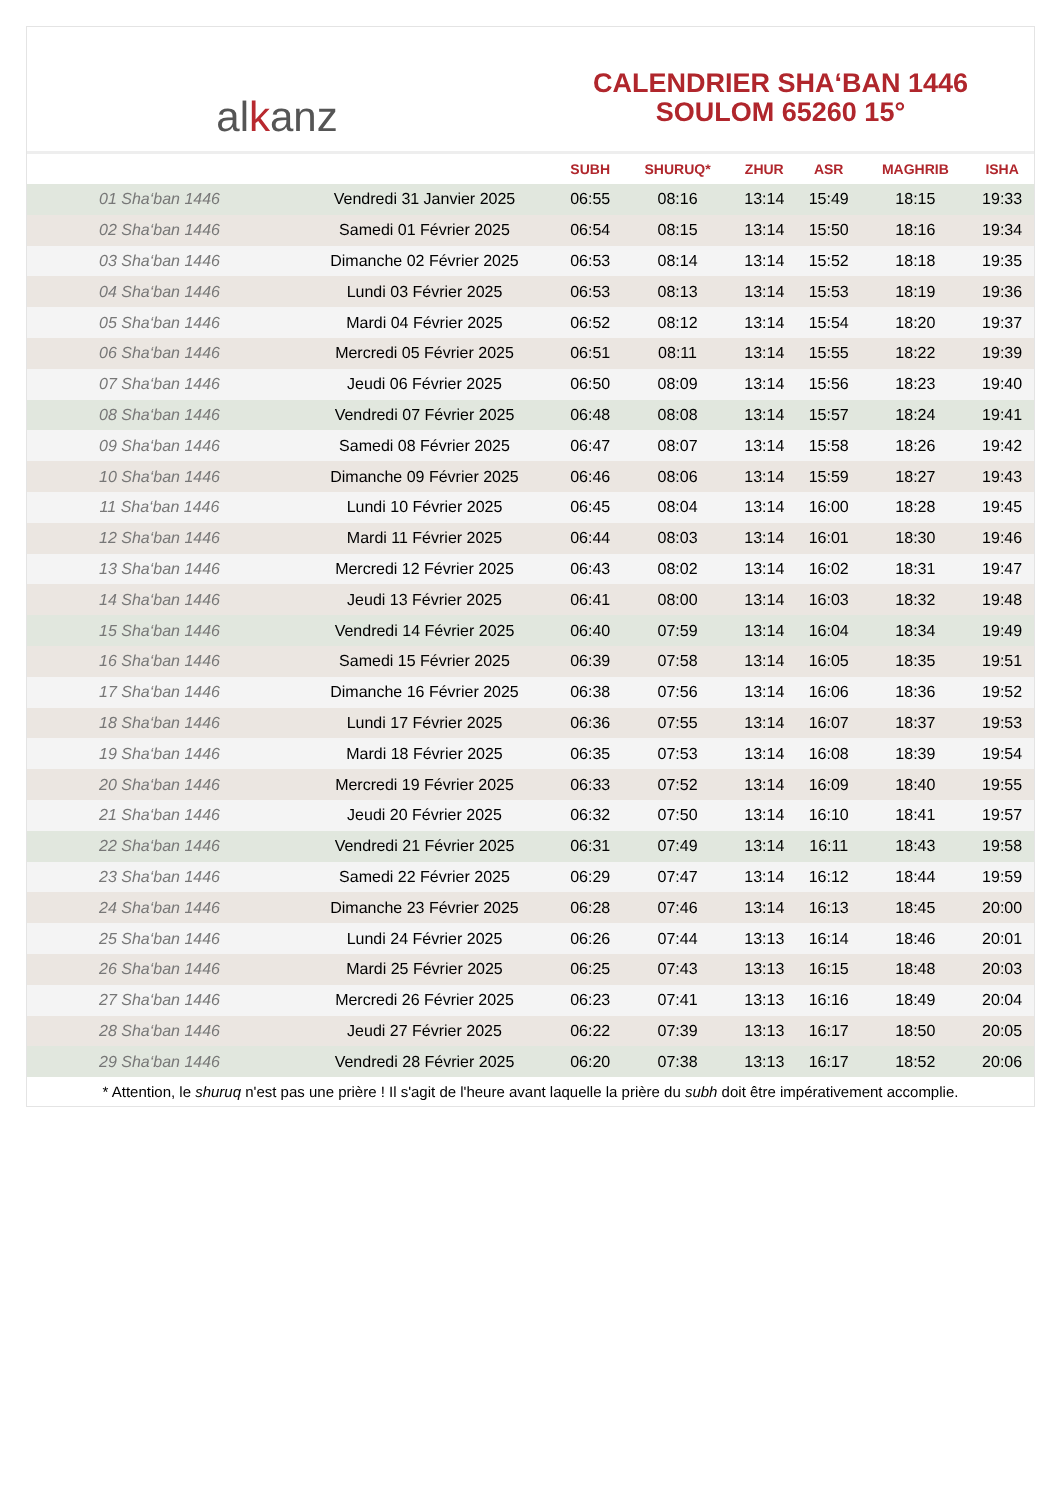al k anz
CALENDRIER SHA‘BAN 1446
SOULOM 65260 15°
| | | SUBH | SHURUQ* | ZHUR | ASR | MAGHRIB | ISHA |
| --- | --- | --- | --- | --- | --- | --- | --- |
| 01 Sha‘ban 1446 | Vendredi 31 Janvier 2025 | 06:55 | 08:16 | 13:14 | 15:49 | 18:15 | 19:33 |
| 02 Sha‘ban 1446 | Samedi 01 Février 2025 | 06:54 | 08:15 | 13:14 | 15:50 | 18:16 | 19:34 |
| 03 Sha‘ban 1446 | Dimanche 02 Février 2025 | 06:53 | 08:14 | 13:14 | 15:52 | 18:18 | 19:35 |
| 04 Sha‘ban 1446 | Lundi 03 Février 2025 | 06:53 | 08:13 | 13:14 | 15:53 | 18:19 | 19:36 |
| 05 Sha‘ban 1446 | Mardi 04 Février 2025 | 06:52 | 08:12 | 13:14 | 15:54 | 18:20 | 19:37 |
| 06 Sha‘ban 1446 | Mercredi 05 Février 2025 | 06:51 | 08:11 | 13:14 | 15:55 | 18:22 | 19:39 |
| 07 Sha‘ban 1446 | Jeudi 06 Février 2025 | 06:50 | 08:09 | 13:14 | 15:56 | 18:23 | 19:40 |
| 08 Sha‘ban 1446 | Vendredi 07 Février 2025 | 06:48 | 08:08 | 13:14 | 15:57 | 18:24 | 19:41 |
| 09 Sha‘ban 1446 | Samedi 08 Février 2025 | 06:47 | 08:07 | 13:14 | 15:58 | 18:26 | 19:42 |
| 10 Sha‘ban 1446 | Dimanche 09 Février 2025 | 06:46 | 08:06 | 13:14 | 15:59 | 18:27 | 19:43 |
| 11 Sha‘ban 1446 | Lundi 10 Février 2025 | 06:45 | 08:04 | 13:14 | 16:00 | 18:28 | 19:45 |
| 12 Sha‘ban 1446 | Mardi 11 Février 2025 | 06:44 | 08:03 | 13:14 | 16:01 | 18:30 | 19:46 |
| 13 Sha‘ban 1446 | Mercredi 12 Février 2025 | 06:43 | 08:02 | 13:14 | 16:02 | 18:31 | 19:47 |
| 14 Sha‘ban 1446 | Jeudi 13 Février 2025 | 06:41 | 08:00 | 13:14 | 16:03 | 18:32 | 19:48 |
| 15 Sha‘ban 1446 | Vendredi 14 Février 2025 | 06:40 | 07:59 | 13:14 | 16:04 | 18:34 | 19:49 |
| 16 Sha‘ban 1446 | Samedi 15 Février 2025 | 06:39 | 07:58 | 13:14 | 16:05 | 18:35 | 19:51 |
| 17 Sha‘ban 1446 | Dimanche 16 Février 2025 | 06:38 | 07:56 | 13:14 | 16:06 | 18:36 | 19:52 |
| 18 Sha‘ban 1446 | Lundi 17 Février 2025 | 06:36 | 07:55 | 13:14 | 16:07 | 18:37 | 19:53 |
| 19 Sha‘ban 1446 | Mardi 18 Février 2025 | 06:35 | 07:53 | 13:14 | 16:08 | 18:39 | 19:54 |
| 20 Sha‘ban 1446 | Mercredi 19 Février 2025 | 06:33 | 07:52 | 13:14 | 16:09 | 18:40 | 19:55 |
| 21 Sha‘ban 1446 | Jeudi 20 Février 2025 | 06:32 | 07:50 | 13:14 | 16:10 | 18:41 | 19:57 |
| 22 Sha‘ban 1446 | Vendredi 21 Février 2025 | 06:31 | 07:49 | 13:14 | 16:11 | 18:43 | 19:58 |
| 23 Sha‘ban 1446 | Samedi 22 Février 2025 | 06:29 | 07:47 | 13:14 | 16:12 | 18:44 | 19:59 |
| 24 Sha‘ban 1446 | Dimanche 23 Février 2025 | 06:28 | 07:46 | 13:14 | 16:13 | 18:45 | 20:00 |
| 25 Sha‘ban 1446 | Lundi 24 Février 2025 | 06:26 | 07:44 | 13:13 | 16:14 | 18:46 | 20:01 |
| 26 Sha‘ban 1446 | Mardi 25 Février 2025 | 06:25 | 07:43 | 13:13 | 16:15 | 18:48 | 20:03 |
| 27 Sha‘ban 1446 | Mercredi 26 Février 2025 | 06:23 | 07:41 | 13:13 | 16:16 | 18:49 | 20:04 |
| 28 Sha‘ban 1446 | Jeudi 27 Février 2025 | 06:22 | 07:39 | 13:13 | 16:17 | 18:50 | 20:05 |
| 29 Sha‘ban 1446 | Vendredi 28 Février 2025 | 06:20 | 07:38 | 13:13 | 16:17 | 18:52 | 20:06 |
* Attention, le shuruq n'est pas une prière ! Il s'agit de l'heure avant laquelle la prière du subh doit être impérativement accomplie.